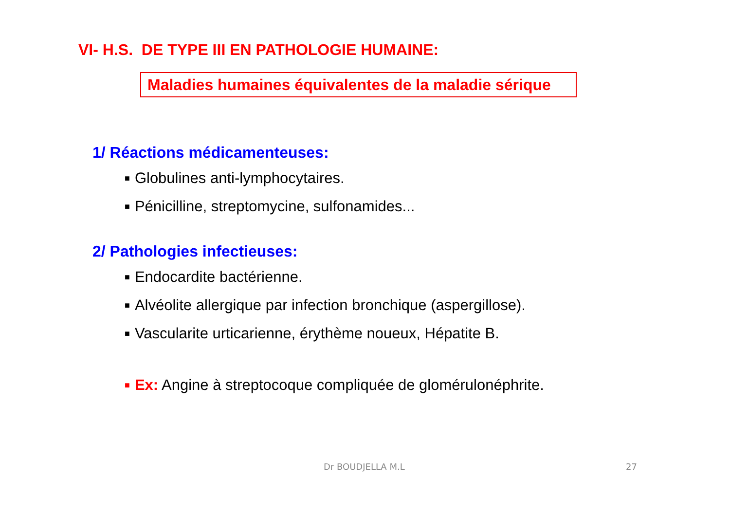VI- H.S. DE TYPE III EN PATHOLOGIE HUMAINE:
Maladies humaines équivalentes de la maladie sérique
1/ Réactions médicamenteuses:
■ Globulines anti-lymphocytaires.
■ Pénicilline, streptomycine, sulfonamides...
2/ Pathologies infectieuses:
■ Endocardite bactérienne.
■ Alvéolite allergique par infection bronchique (aspergillose).
■ Vascularite urticarienne, érythème noueux, Hépatite B.
■ Ex: Angine à streptocoque compliquée de glomérulonéphrite.
Dr BOUDJELLA M.L 27